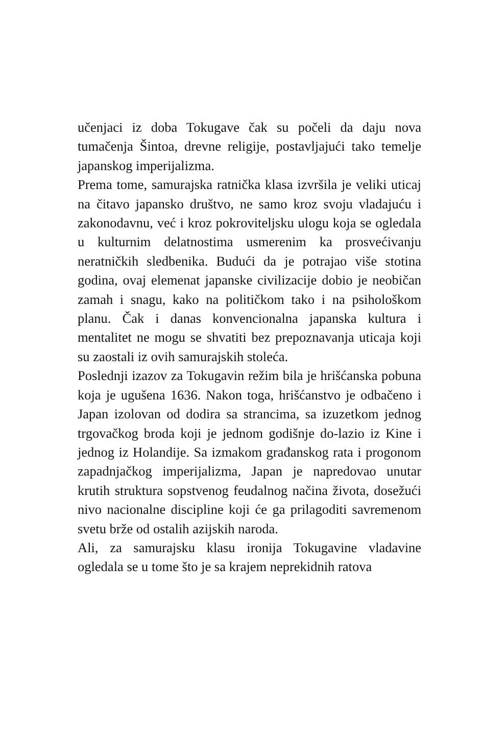učenjaci iz doba Tokugave čak su počeli da daju nova tumačenja Šintoa, drevne religije, postavljajući tako temelje japanskog imperijalizma.
Prema tome, samurajska ratnička klasa izvršila je veliki uticaj na čitavo japansko društvo, ne samo kroz svoju vladajuću i zakonodavnu, već i kroz pokroviteljsku ulogu koja se ogledala u kulturnim delatnostima usmerenim ka prosvećivanju neratničkih sledbenika. Budući da je potrajao više stotina godina, ovaj elemenat japanske civilizacije dobio je neobičan zamah i snagu, kako na političkom tako i na psihološkom planu. Čak i danas konvencionalna japanska kultura i mentalitet ne mogu se shvatiti bez prepoznavanja uticaja koji su zaostali iz ovih samurajskih stoleća.
Poslednji izazov za Tokugavin režim bila je hrišćanska pobuna koja je ugušena 1636. Nakon toga, hrišćanstvo je odbačeno i Japan izolovan od dodira sa strancima, sa izuzetkom jednog trgovačkog broda koji je jednom godišnje do-lazio iz Kine i jednog iz Holandije. Sa izmakom građanskog rata i progonom zapadnjačkog imperijalizma, Japan je napredovao unutar krutih struktura sopstvenog feudalnog načina života, dosežući nivo nacionalne discipline koji će ga prilagoditi savremenom svetu brže od ostalih azijskih naroda.
Ali, za samurajsku klasu ironija Tokugavine vladavine ogledala se u tome što je sa krajem neprekidnih ratova